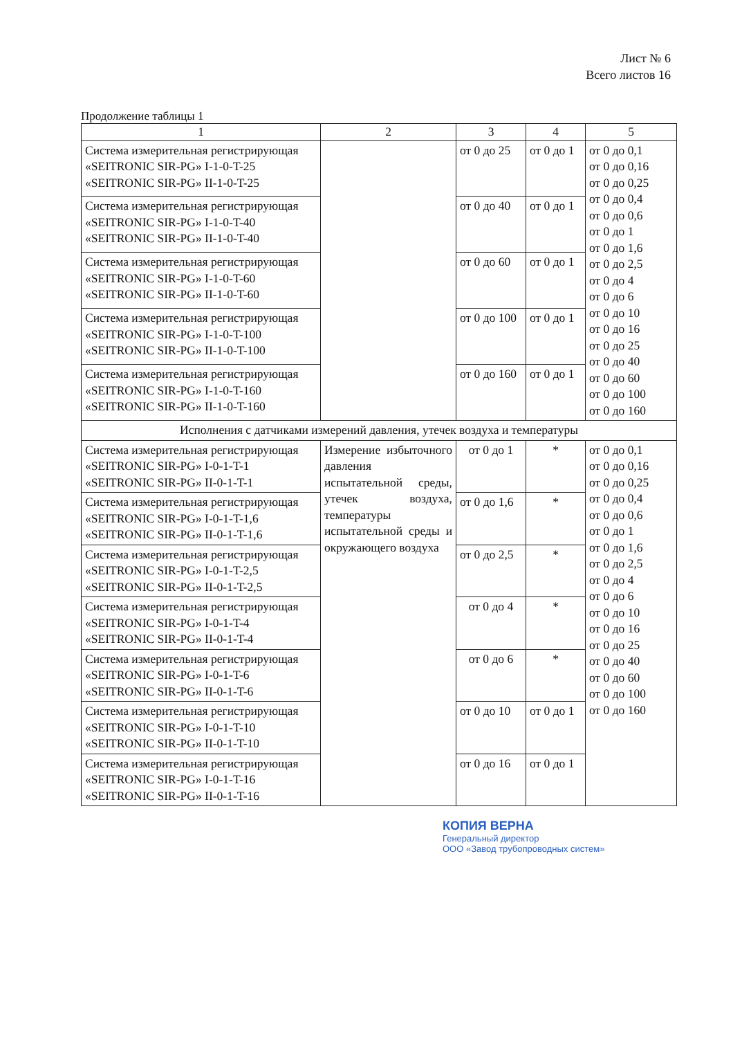Лист № 6
Всего листов 16
Продолжение таблицы 1
| 1 | 2 | 3 | 4 | 5 |
| --- | --- | --- | --- | --- |
| Система измерительная регистрирующая «SEITRONIC SIR-PG» I-1-0-T-25 «SEITRONIC SIR-PG» II-1-0-T-25 | | от 0 до 25 | от 0 до 1 | от 0 до 0,1 от 0 до 0,16 от 0 до 0,25 от 0 до 0,4 от 0 до 0,6 от 0 до 1 от 0 до 1,6 от 0 до 2,5 от 0 до 4 от 0 до 6 от 0 до 10 от 0 до 16 от 0 до 25 от 0 до 40 от 0 до 60 от 0 до 100 от 0 до 160 |
| Система измерительная регистрирующая «SEITRONIC SIR-PG» I-1-0-T-40 «SEITRONIC SIR-PG» II-1-0-T-40 | | от 0 до 40 | от 0 до 1 | |
| Система измерительная регистрирующая «SEITRONIC SIR-PG» I-1-0-T-60 «SEITRONIC SIR-PG» II-1-0-T-60 | | от 0 до 60 | от 0 до 1 | |
| Система измерительная регистрирующая «SEITRONIC SIR-PG» I-1-0-T-100 «SEITRONIC SIR-PG» II-1-0-T-100 | | от 0 до 100 | от 0 до 1 | |
| Система измерительная регистрирующая «SEITRONIC SIR-PG» I-1-0-T-160 «SEITRONIC SIR-PG» II-1-0-T-160 | | от 0 до 160 | от 0 до 1 | |
| Исполнения с датчиками измерений давления, утечек воздуха и температуры | | | | |
| Система измерительная регистрирующая «SEITRONIC SIR-PG» I-0-1-T-1 «SEITRONIC SIR-PG» II-0-1-T-1 | Измерение избыточного давления испытательной среды, утечек воздуха, температуры испытательной среды и окружающего воздуха | от 0 до 1 | * | от 0 до 0,1 от 0 до 0,16 от 0 до 0,25 от 0 до 0,4 от 0 до 0,6 от 0 до 1 от 0 до 1,6 от 0 до 2,5 от 0 до 4 от 0 до 6 от 0 до 10 от 0 до 16 от 0 до 25 от 0 до 40 от 0 до 60 от 0 до 100 от 0 до 160 |
| Система измерительная регистрирующая «SEITRONIC SIR-PG» I-0-1-T-1,6 «SEITRONIC SIR-PG» II-0-1-T-1,6 | | от 0 до 1,6 | * | |
| Система измерительная регистрирующая «SEITRONIC SIR-PG» I-0-1-T-2,5 «SEITRONIC SIR-PG» II-0-1-T-2,5 | | от 0 до 2,5 | * | |
| Система измерительная регистрирующая «SEITRONIC SIR-PG» I-0-1-T-4 «SEITRONIC SIR-PG» II-0-1-T-4 | | от 0 до 4 | * | |
| Система измерительная регистрирующая «SEITRONIC SIR-PG» I-0-1-T-6 «SEITRONIC SIR-PG» II-0-1-T-6 | | от 0 до 6 | * | |
| Система измерительная регистрирующая «SEITRONIC SIR-PG» I-0-1-T-10 «SEITRONIC SIR-PG» II-0-1-T-10 | | от 0 до 10 | от 0 до 1 | |
| Система измерительная регистрирующая «SEITRONIC SIR-PG» I-0-1-T-16 «SEITRONIC SIR-PG» II-0-1-T-16 | | от 0 до 16 | от 0 до 1 | |
КОПИЯ ВЕРНА
Генеральный директор
ООО «Завод трубопроводных систем»